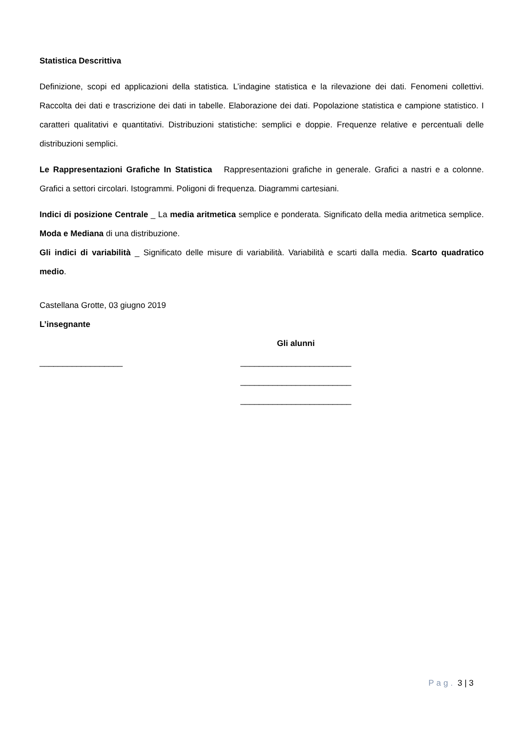Statistica Descrittiva
Definizione, scopi ed applicazioni della statistica. L’indagine statistica e la rilevazione dei dati. Fenomeni collettivi. Raccolta dei dati e trascrizione dei dati in tabelle. Elaborazione dei dati. Popolazione statistica e campione statistico. I caratteri qualitativi e quantitativi. Distribuzioni statistiche: semplici e doppie. Frequenze relative e percentuali delle distribuzioni semplici.
Le Rappresentazioni Grafiche In Statistica Rappresentazioni grafiche in generale. Grafici a nastri e a colonne. Grafici a settori circolari. Istogrammi. Poligoni di frequenza. Diagrammi cartesiani.
Indici di posizione Centrale _ La media aritmetica semplice e ponderata. Significato della media aritmetica semplice. Moda e Mediana di una distribuzione.
Gli indici di variabilità _ Significato delle misure di variabilità. Variabilità e scarti dalla media. Scarto quadratico medio.
Castellana Grotte, 03 giugno 2019
L’insegnante
__________________
Gli alunni
________________________
________________________
________________________
Pag. 3 | 3